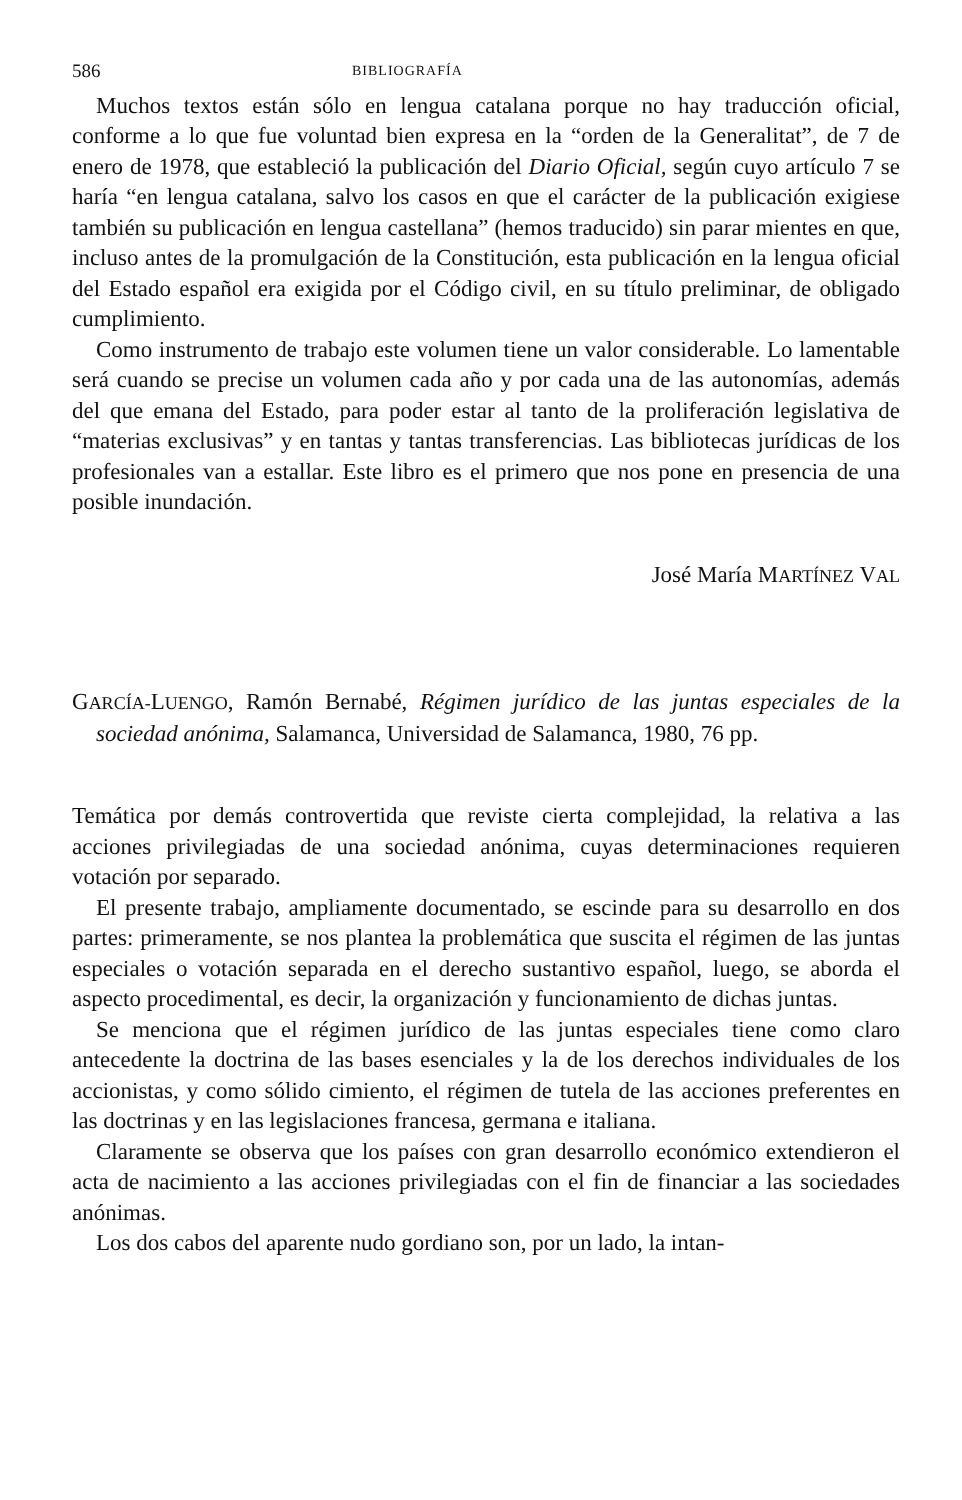586 BIBLIOGRAFÍA
Muchos textos están sólo en lengua catalana porque no hay traducción oficial, conforme a lo que fue voluntad bien expresa en la “orden de la Generalitat”, de 7 de enero de 1978, que estableció la publicación del Diario Oficial, según cuyo artículo 7 se haría “en lengua catalana, salvo los casos en que el carácter de la publicación exigiese también su publicación en lengua castellana” (hemos traducido) sin parar mientes en que, incluso antes de la promulgación de la Constitución, esta publicación en la lengua oficial del Estado español era exigida por el Código civil, en su título preliminar, de obligado cumplimiento.
Como instrumento de trabajo este volumen tiene un valor considerable. Lo lamentable será cuando se precise un volumen cada año y por cada una de las autonomías, además del que emana del Estado, para poder estar al tanto de la proliferación legislativa de “materias exclusivas” y en tantas y tantas transferencias. Las bibliotecas jurídicas de los profesionales van a estallar. Este libro es el primero que nos pone en presencia de una posible inundación.
José María MARTÍNEZ VAL
GARCÍA-LUENGO, Ramón Bernabé, Régimen jurídico de las juntas especiales de la sociedad anónima, Salamanca, Universidad de Salamanca, 1980, 76 pp.
Temática por demás controvertida que reviste cierta complejidad, la relativa a las acciones privilegiadas de una sociedad anónima, cuyas determinaciones requieren votación por separado.
El presente trabajo, ampliamente documentado, se escinde para su desarrollo en dos partes: primeramente, se nos plantea la problemática que suscita el régimen de las juntas especiales o votación separada en el derecho sustantivo español, luego, se aborda el aspecto procedimental, es decir, la organización y funcionamiento de dichas juntas.
Se menciona que el régimen jurídico de las juntas especiales tiene como claro antecedente la doctrina de las bases esenciales y la de los derechos individuales de los accionistas, y como sólido cimiento, el régimen de tutela de las acciones preferentes en las doctrinas y en las legislaciones francesa, germana e italiana.
Claramente se observa que los países con gran desarrollo económico extendieron el acta de nacimiento a las acciones privilegiadas con el fin de financiar a las sociedades anónimas.
Los dos cabos del aparente nudo gordiano son, por un lado, la intan-